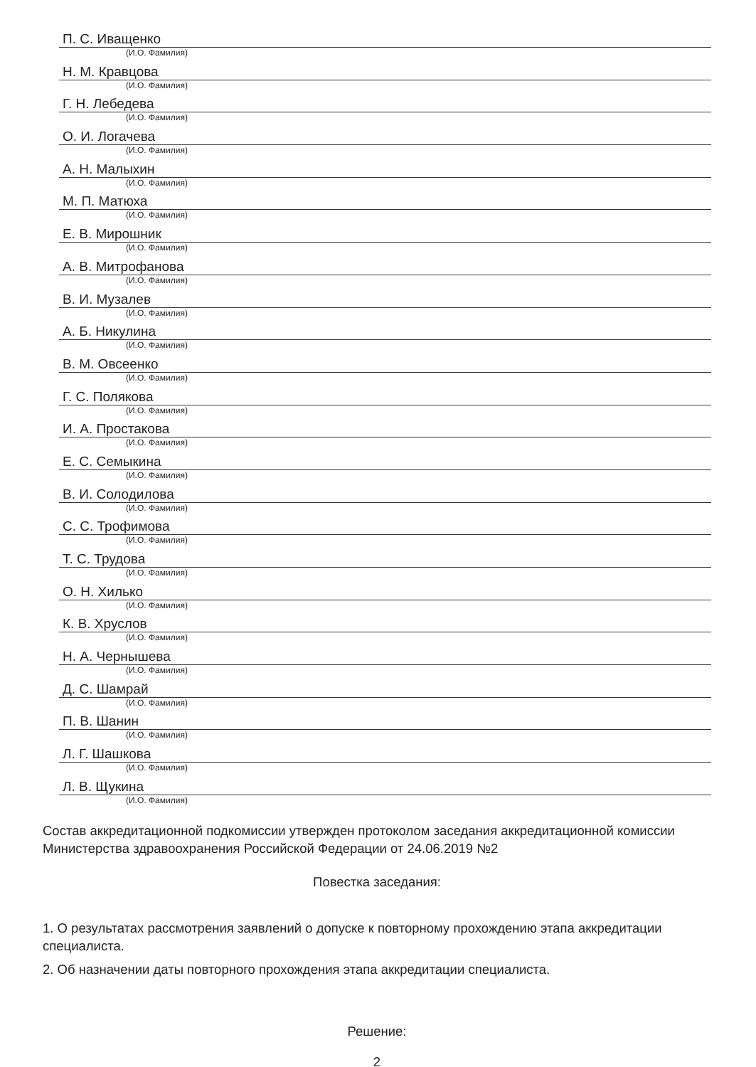П. С. Иващенко
(И.О. Фамилия)
Н. М. Кравцова
(И.О. Фамилия)
Г. Н. Лебедева
(И.О. Фамилия)
О. И. Логачева
(И.О. Фамилия)
А. Н. Малыхин
(И.О. Фамилия)
М. П. Матюха
(И.О. Фамилия)
Е. В. Мирошник
(И.О. Фамилия)
А. В. Митрофанова
(И.О. Фамилия)
В. И. Музалев
(И.О. Фамилия)
А. Б. Никулина
(И.О. Фамилия)
В. М. Овсеенко
(И.О. Фамилия)
Г. С. Полякова
(И.О. Фамилия)
И. А. Простакова
(И.О. Фамилия)
Е. С. Семыкина
(И.О. Фамилия)
В. И. Солодилова
(И.О. Фамилия)
С. С. Трофимова
(И.О. Фамилия)
Т. С. Трудова
(И.О. Фамилия)
О. Н. Хилько
(И.О. Фамилия)
К. В. Хруслов
(И.О. Фамилия)
Н. А. Чернышева
(И.О. Фамилия)
Д. С. Шамрай
(И.О. Фамилия)
П. В. Шанин
(И.О. Фамилия)
Л. Г. Шашкова
(И.О. Фамилия)
Л. В. Щукина
(И.О. Фамилия)
Состав аккредитационной подкомиссии утвержден протоколом заседания аккредитационной комиссии Министерства здравоохранения Российской Федерации от 24.06.2019 №2
Повестка заседания:
1. О результатах рассмотрения заявлений о допуске к повторному прохождению этапа аккредитации специалиста.
2. Об назначении даты повторного прохождения этапа аккредитации специалиста.
Решение:
2